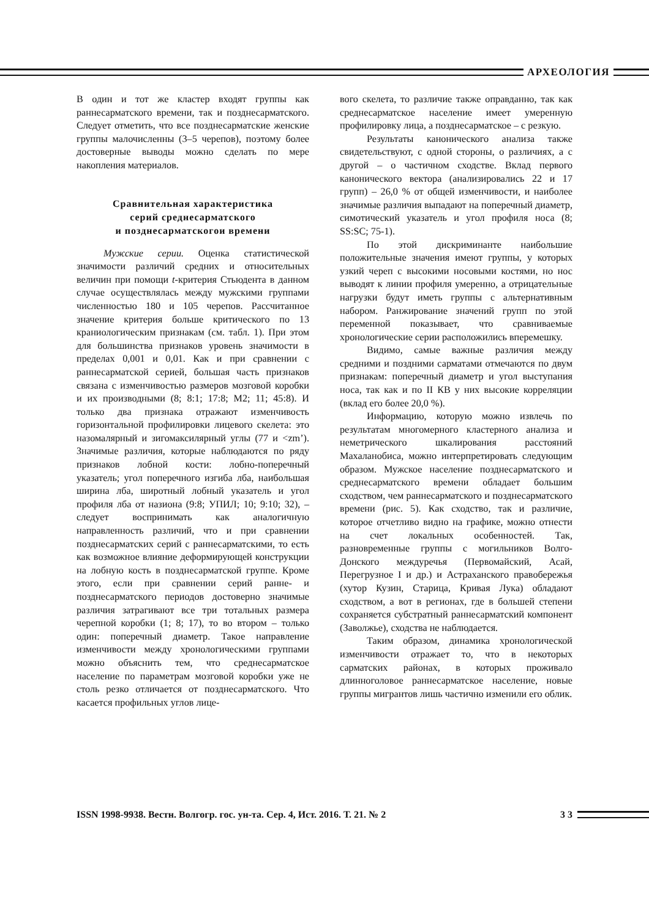АРХЕОЛОГИЯ
В один и тот же кластер входят группы как раннесарматского времени, так и позднесарматского. Следует отметить, что все позднесарматские женские группы малочисленны (3–5 черепов), поэтому более достоверные выводы можно сделать по мере накопления материалов.
Сравнительная характеристика
серий среднесарматского
и позднесарматскогои времени
Мужские серии. Оценка статистической значимости различий средних и относительных величин при помощи t-критерия Стьюдента в данном случае осуществлялась между мужскими группами численностью 180 и 105 черепов. Рассчитанное значение критерия больше критического по 13 краниологическим признакам (см. табл. 1). При этом для большинства признаков уровень значимости в пределах 0,001 и 0,01. Как и при сравнении с раннесарматской серией, большая часть признаков связана с изменчивостью размеров мозговой коробки и их производными (8; 8:1; 17:8; M2; 11; 45:8). И только два признака отражают изменчивость горизонтальной профилировки лицевого скелета: это назомалярный и зигомаксилярный углы (77 и <zm’). Значимые различия, которые наблюдаются по ряду признаков лобной кости: лобно-поперечный указатель; угол поперечного изгиба лба, наибольшая ширина лба, широтный лобный указатель и угол профиля лба от назиона (9:8; УПИЛ; 10; 9:10; 32), – следует воспринимать как аналогичную направленность различий, что и при сравнении позднесарматских серий с раннесарматскими, то есть как возможное влияние деформирующей конструкции на лобную кость в позднесарматской группе. Кроме этого, если при сравнении серий ранне- и позднесарматского периодов достоверно значимые различия затрагивают все три тотальных размера черепной коробки (1; 8; 17), то во втором – только один: поперечный диаметр. Такое направление изменчивости между хронологическими группами можно объяснить тем, что среднесарматское население по параметрам мозговой коробки уже не столь резко отличается от позднесарматского. Что касается профильных углов лице-
вого скелета, то различие также оправданно, так как среднесарматское население имеет умеренную профилировку лица, а позднесарматское – с резкую.
Результаты канонического анализа также свидетельствуют, с одной стороны, о различиях, а с другой – о частичном сходстве. Вклад первого канонического вектора (анализировались 22 и 17 групп) – 26,0 % от общей изменчивости, и наиболее значимые различия выпадают на поперечный диаметр, симотический указатель и угол профиля носа (8; SS:SC; 75-1).
По этой дискриминанте наибольшие положительные значения имеют группы, у которых узкий череп с высокими носовыми костями, но нос выводят к линии профиля умеренно, а отрицательные нагрузки будут иметь группы с альтернативным набором. Ранжирование значений групп по этой переменной показывает, что сравниваемые хронологические серии расположились вперемешку.
Видимо, самые важные различия между средними и поздними сарматами отмечаются по двум признакам: поперечный диаметр и угол выступания носа, так как и по II КВ у них высокие корреляции (вклад его более 20,0 %).
Информацию, которую можно извлечь по результатам многомерного кластерного анализа и неметрического шкалирования расстояний Махаланобиса, можно интерпретировать следующим образом. Мужское население позднесарматского и среднесарматского времени обладает большим сходством, чем раннесарматского и позднесарматского времени (рис. 5). Как сходство, так и различие, которое отчетливо видно на графике, можно отнести на счет локальных особенностей. Так, разновременные группы с могильников Волго-Донского междуречья (Первомайский, Асай, Перегрузное I и др.) и Астраханского правобережья (хутор Кузин, Старица, Кривая Лука) обладают сходством, а вот в регионах, где в большей степени сохраняется субстратный раннесарматский компонент (Заволжье), сходства не наблюдается.
Таким образом, динамика хронологической изменчивости отражает то, что в некоторых сарматских районах, в которых проживало длинноголовое раннесарматское население, новые группы мигрантов лишь частично изменили его облик.
ISSN 1998-9938. Вестн. Волгогр. гос. ун-та. Сер. 4, Ист. 2016. Т. 21. № 2
3 3